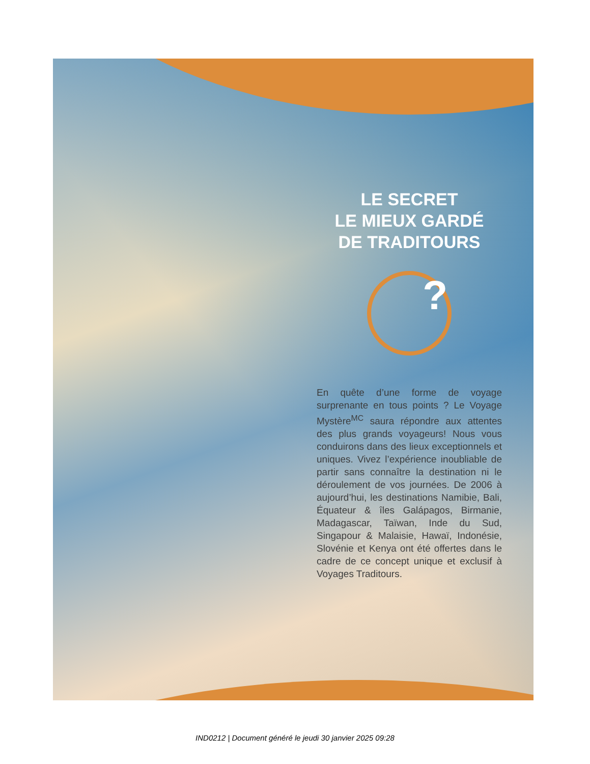LE SECRET
LE MIEUX GARDÉ
DE TRADITOURS
?
En quête d’une forme de voyage surprenante en tous points ? Le Voyage Mystère<sup>MC</sup> saura répondre aux attentes des plus grands voyageurs! Nous vous conduirons dans des lieux exceptionnels et uniques. Vivez l’expérience inoubliable de partir sans connaître la destination ni le déroulement de vos journées. De 2006 à aujourd’hui, les destinations Namibie, Bali, Équateur & îles Galápagos, Birmanie, Madagascar, Taïwan, Inde du Sud, Singapour & Malaisie, Hawaï, Indonésie, Slovénie et Kenya ont été offertes dans le cadre de ce concept unique et exclusif à Voyages Traditours.
IND0212 | Document généré le jeudi 30 janvier 2025 09:28